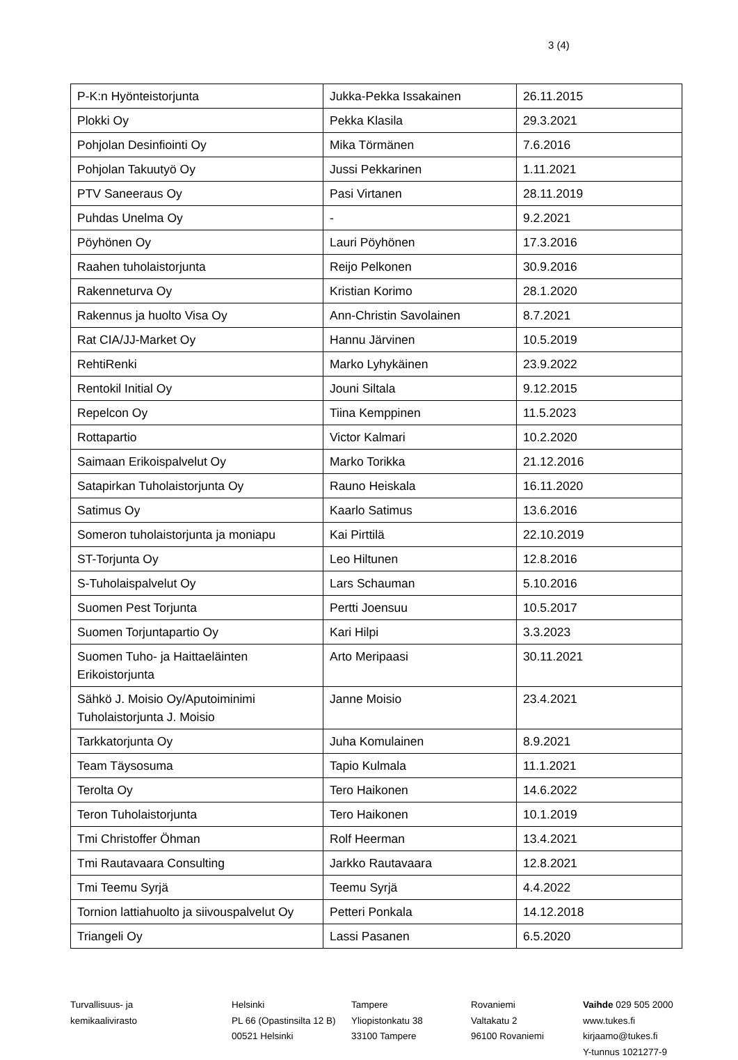3 (4)
| P-K:n Hyönteistorjunta | Jukka-Pekka Issakainen | 26.11.2015 |
| Plokki Oy | Pekka Klasila | 29.3.2021 |
| Pohjolan Desinfiointi Oy | Mika Törmänen | 7.6.2016 |
| Pohjolan Takuutyö Oy | Jussi Pekkarinen | 1.11.2021 |
| PTV Saneeraus Oy | Pasi Virtanen | 28.11.2019 |
| Puhdas Unelma Oy | - | 9.2.2021 |
| Pöyhönen Oy | Lauri Pöyhönen | 17.3.2016 |
| Raahen tuholaistorjunta | Reijo Pelkonen | 30.9.2016 |
| Rakenneturva Oy | Kristian Korimo | 28.1.2020 |
| Rakennus ja huolto Visa Oy | Ann-Christin Savolainen | 8.7.2021 |
| Rat CIA/JJ-Market Oy | Hannu Järvinen | 10.5.2019 |
| RehtiRenki | Marko Lyhykäinen | 23.9.2022 |
| Rentokil Initial Oy | Jouni Siltala | 9.12.2015 |
| Repelcon Oy | Tiina Kemppinen | 11.5.2023 |
| Rottapartio | Victor Kalmari | 10.2.2020 |
| Saimaan Erikoispalvelut Oy | Marko Torikka | 21.12.2016 |
| Satapirkan Tuholaistorjunta Oy | Rauno Heiskala | 16.11.2020 |
| Satimus Oy | Kaarlo Satimus | 13.6.2016 |
| Someron tuholaistorjunta ja moniapu | Kai Pirttilä | 22.10.2019 |
| ST-Torjunta Oy | Leo Hiltunen | 12.8.2016 |
| S-Tuholaispalvelut Oy | Lars Schauman | 5.10.2016 |
| Suomen Pest Torjunta | Pertti Joensuu | 10.5.2017 |
| Suomen Torjuntapartio Oy | Kari Hilpi | 3.3.2023 |
| Suomen Tuho- ja Haittaeläinten Erikoistorjunta | Arto Meripaasi | 30.11.2021 |
| Sähkö J. Moisio Oy/Aputoiminimi Tuholaistorjunta J. Moisio | Janne Moisio | 23.4.2021 |
| Tarkkatorjunta Oy | Juha Komulainen | 8.9.2021 |
| Team Täysosuma | Tapio Kulmala | 11.1.2021 |
| Terolta Oy | Tero Haikonen | 14.6.2022 |
| Teron Tuholaistorjunta | Tero Haikonen | 10.1.2019 |
| Tmi Christoffer Öhman | Rolf Heerman | 13.4.2021 |
| Tmi Rautavaara Consulting | Jarkko Rautavaara | 12.8.2021 |
| Tmi Teemu Syrjä | Teemu Syrjä | 4.4.2022 |
| Tornion lattiahuolto ja siivouspalvelut Oy | Petteri Ponkala | 14.12.2018 |
| Triangeli Oy | Lassi Pasanen | 6.5.2020 |
Turvallisuus- ja
kemikaalivirasto
Helsinki
PL 66 (Opastinsilta 12 B)
00521 Helsinki
Tampere
Yliopistonkatu 38
33100 Tampere
Rovaniemi
Valtakatu 2
96100 Rovaniemi
Vaihde 029 505 2000
www.tukes.fi
kirjaamo@tukes.fi
Y-tunnus 1021277-9